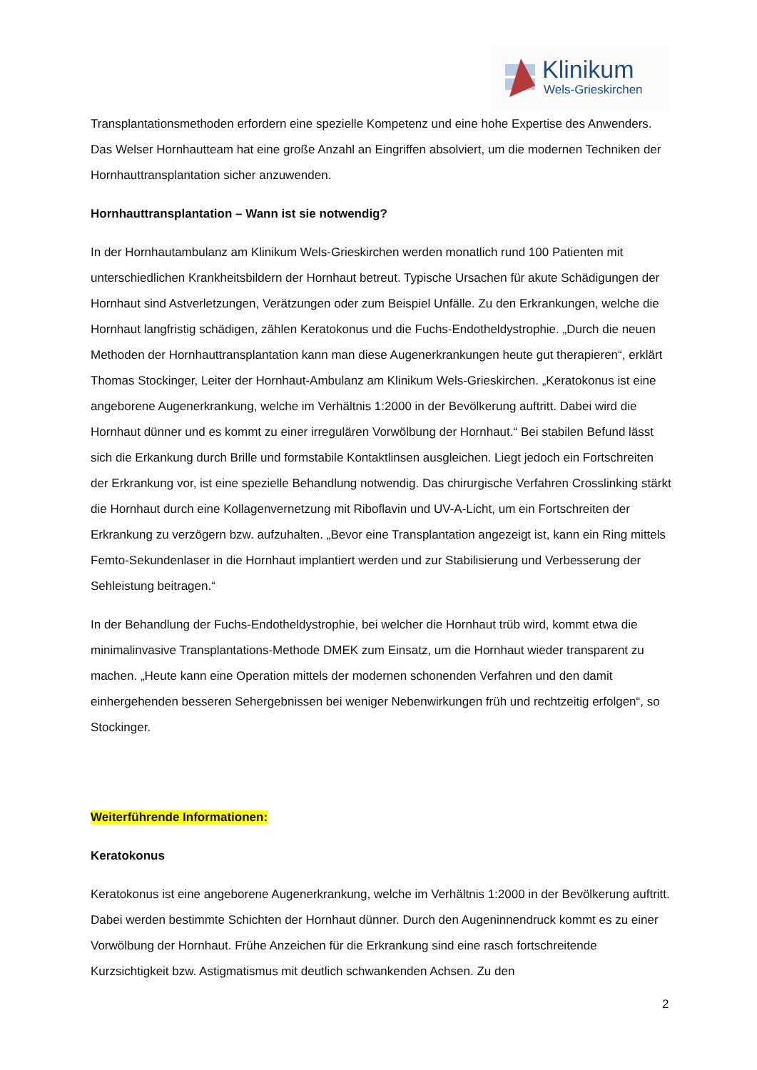Klinikum
Wels-Grieskirchen
Transplantationsmethoden erfordern eine spezielle Kompetenz und eine hohe Expertise des Anwenders. Das Welser Hornhautteam hat eine große Anzahl an Eingriffen absolviert, um die modernen Techniken der Hornhauttransplantation sicher anzuwenden.
Hornhauttransplantation – Wann ist sie notwendig?
In der Hornhautambulanz am Klinikum Wels-Grieskirchen werden monatlich rund 100 Patienten mit unterschiedlichen Krankheitsbildern der Hornhaut betreut. Typische Ursachen für akute Schädigungen der Hornhaut sind Astverletzungen, Verätzungen oder zum Beispiel Unfälle. Zu den Erkrankungen, welche die Hornhaut langfristig schädigen, zählen Keratokonus und die Fuchs-Endotheldystrophie. „Durch die neuen Methoden der Hornhauttransplantation kann man diese Augenerkrankungen heute gut therapieren“, erklärt Thomas Stockinger, Leiter der Hornhaut-Ambulanz am Klinikum Wels-Grieskirchen. „Keratokonus ist eine angeborene Augenerkrankung, welche im Verhältnis 1:2000 in der Bevölkerung auftritt. Dabei wird die Hornhaut dünner und es kommt zu einer irregulären Vorwölbung der Hornhaut.“ Bei stabilen Befund lässt sich die Erkankung durch Brille und formstabile Kontaktlinsen ausgleichen. Liegt jedoch ein Fortschreiten der Erkrankung vor, ist eine spezielle Behandlung notwendig. Das chirurgische Verfahren Crosslinking stärkt die Hornhaut durch eine Kollagenvernetzung mit Riboflavin und UV-A-Licht, um ein Fortschreiten der Erkrankung zu verzögern bzw. aufzuhalten. „Bevor eine Transplantation angezeigt ist, kann ein Ring mittels Femto-Sekundenlaser in die Hornhaut implantiert werden und zur Stabilisierung und Verbesserung der Sehleistung beitragen.“
In der Behandlung der Fuchs-Endotheldystrophie, bei welcher die Hornhaut trüb wird, kommt etwa die minimalinvasive Transplantations-Methode DMEK zum Einsatz, um die Hornhaut wieder transparent zu machen. „Heute kann eine Operation mittels der modernen schonenden Verfahren und den damit einhergehenden besseren Sehergebnissen bei weniger Nebenwirkungen früh und rechtzeitig erfolgen“, so Stockinger.
Weiterführende Informationen:
Keratokonus
Keratokonus ist eine angeborene Augenerkrankung, welche im Verhältnis 1:2000 in der Bevölkerung auftritt. Dabei werden bestimmte Schichten der Hornhaut dünner. Durch den Augeninnendruck kommt es zu einer Vorwölbung der Hornhaut. Frühe Anzeichen für die Erkrankung sind eine rasch fortschreitende Kurzsichtigkeit bzw. Astigmatismus mit deutlich schwankenden Achsen. Zu den
2